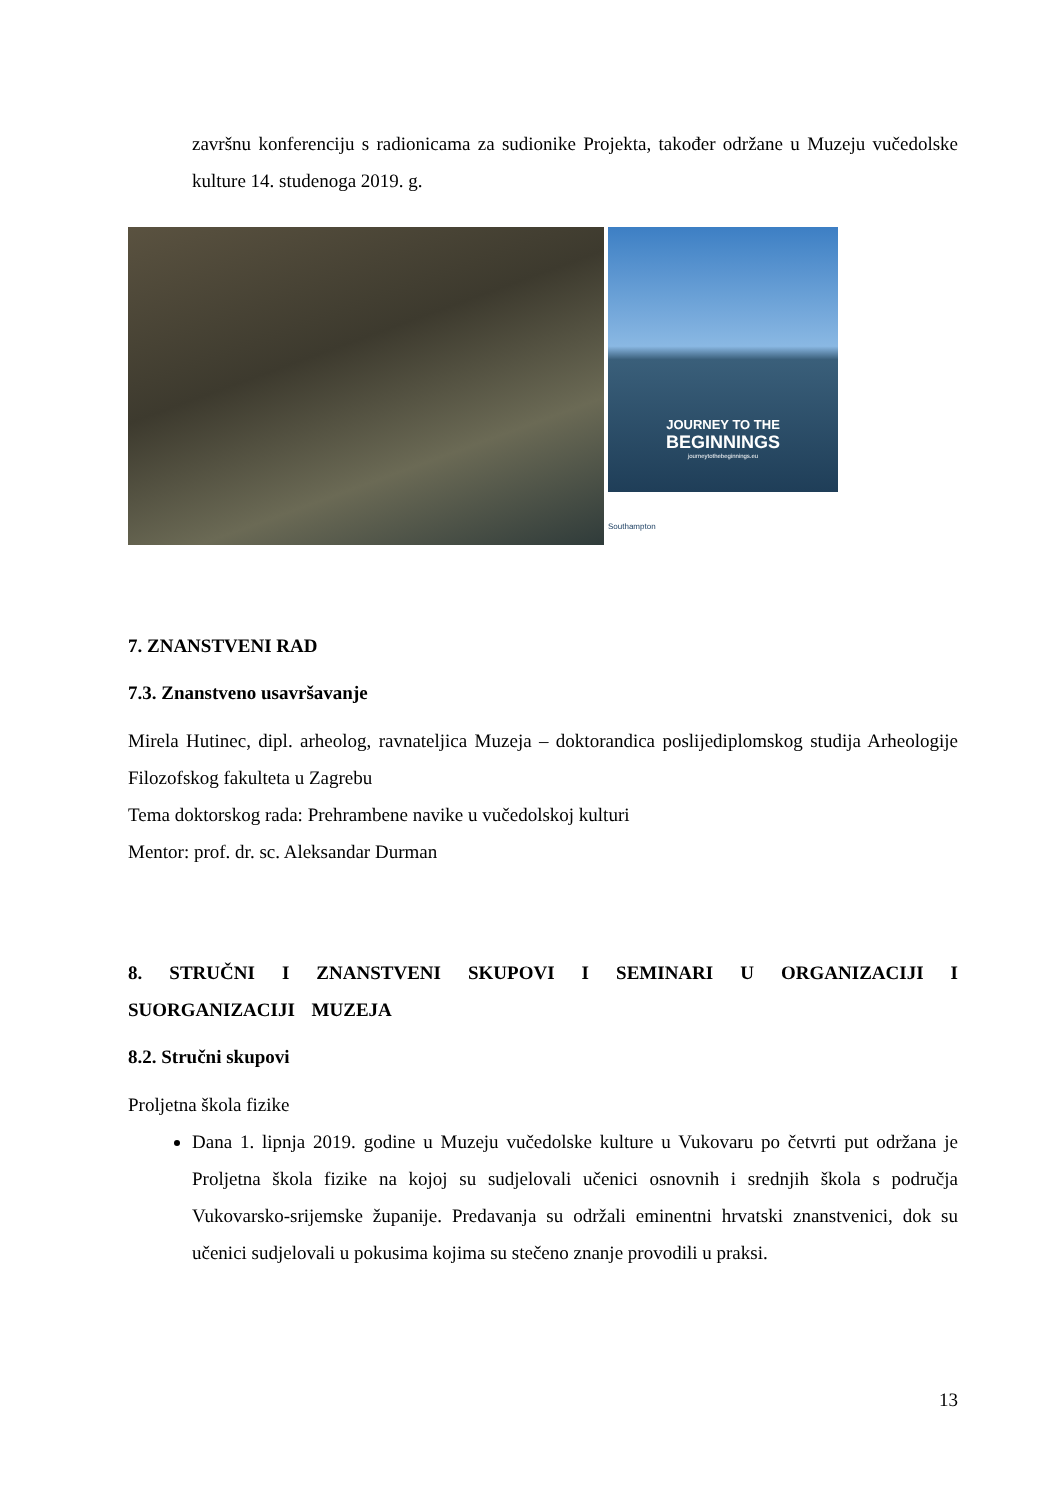završnu konferenciju s radionicama za sudionike Projekta, također održane u Muzeju vučedolske kulture 14. studenoga 2019. g.
JOURNEY TO THE
BEGINNINGS
journeytothebeginnings.eu
Southampton
7. ZNANSTVENI RAD
7.3. Znanstveno usavršavanje
Mirela Hutinec, dipl. arheolog, ravnateljica Muzeja – doktorandica poslijediplomskog studija Arheologije Filozofskog fakulteta u Zagrebu
Tema doktorskog rada: Prehrambene navike u vučedolskoj kulturi
Mentor: prof. dr. sc. Aleksandar Durman
8. STRUČNI I ZNANSTVENI SKUPOVI I SEMINARI U ORGANIZACIJI I SUORGANIZACIJI MUZEJA
8.2. Stručni skupovi
Proljetna škola fizike
Dana 1. lipnja 2019. godine u Muzeju vučedolske kulture u Vukovaru po četvrti put održana je Proljetna škola fizike na kojoj su sudjelovali učenici osnovnih i srednjih škola s područja Vukovarsko-srijemske županije. Predavanja su održali eminentni hrvatski znanstvenici, dok su učenici sudjelovali u pokusima kojima su stečeno znanje provodili u praksi.
13